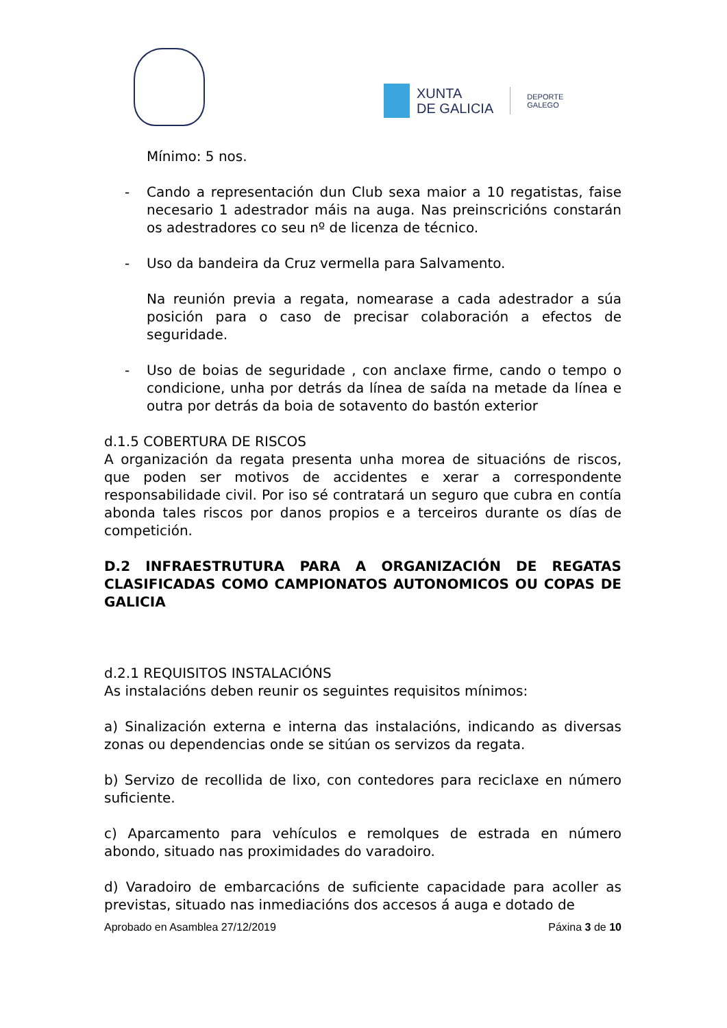XUNTA
DE GALICIA
DEPORTE
GALEGO
Mínimo: 5 nos.
- Cando a representación dun Club sexa maior a 10 regatistas, faise necesario 1 adestrador máis na auga. Nas preinscricións constarán os adestradores co seu nº de licenza de técnico.
- Uso da bandeira da Cruz vermella para Salvamento.
Na reunión previa a regata, nomearase a cada adestrador a súa posición para o caso de precisar colaboración a efectos de seguridade.
- Uso de boias de seguridade , con anclaxe firme, cando o tempo o condicione, unha por detrás da línea de saída na metade da línea e outra por detrás da boia de sotavento do bastón exterior
d.1.5 COBERTURA DE RISCOS
A organización da regata presenta unha morea de situacións de riscos, que poden ser motivos de accidentes e xerar a correspondente responsabilidade civil. Por iso sé contratará un seguro que cubra en contía abonda tales riscos por danos propios e a terceiros durante os días de competición.
D.2 INFRAESTRUTURA PARA A ORGANIZACIÓN DE REGATAS CLASIFICADAS COMO CAMPIONATOS AUTONOMICOS OU COPAS DE GALICIA
d.2.1 REQUISITOS INSTALACIÓNS
As instalacións deben reunir os seguintes requisitos mínimos:
a) Sinalización externa e interna das instalacións, indicando as diversas zonas ou dependencias onde se sitúan os servizos da regata.
b) Servizo de recollida de lixo, con contedores para reciclaxe en número suficiente.
c) Aparcamento para vehículos e remolques de estrada en número abondo, situado nas proximidades do varadoiro.
d) Varadoiro de embarcacións de suficiente capacidade para acoller as previstas, situado nas inmediacións dos accesos á auga e dotado de
Aprobado en Asamblea 27/12/2019 Páxina 3 de 10